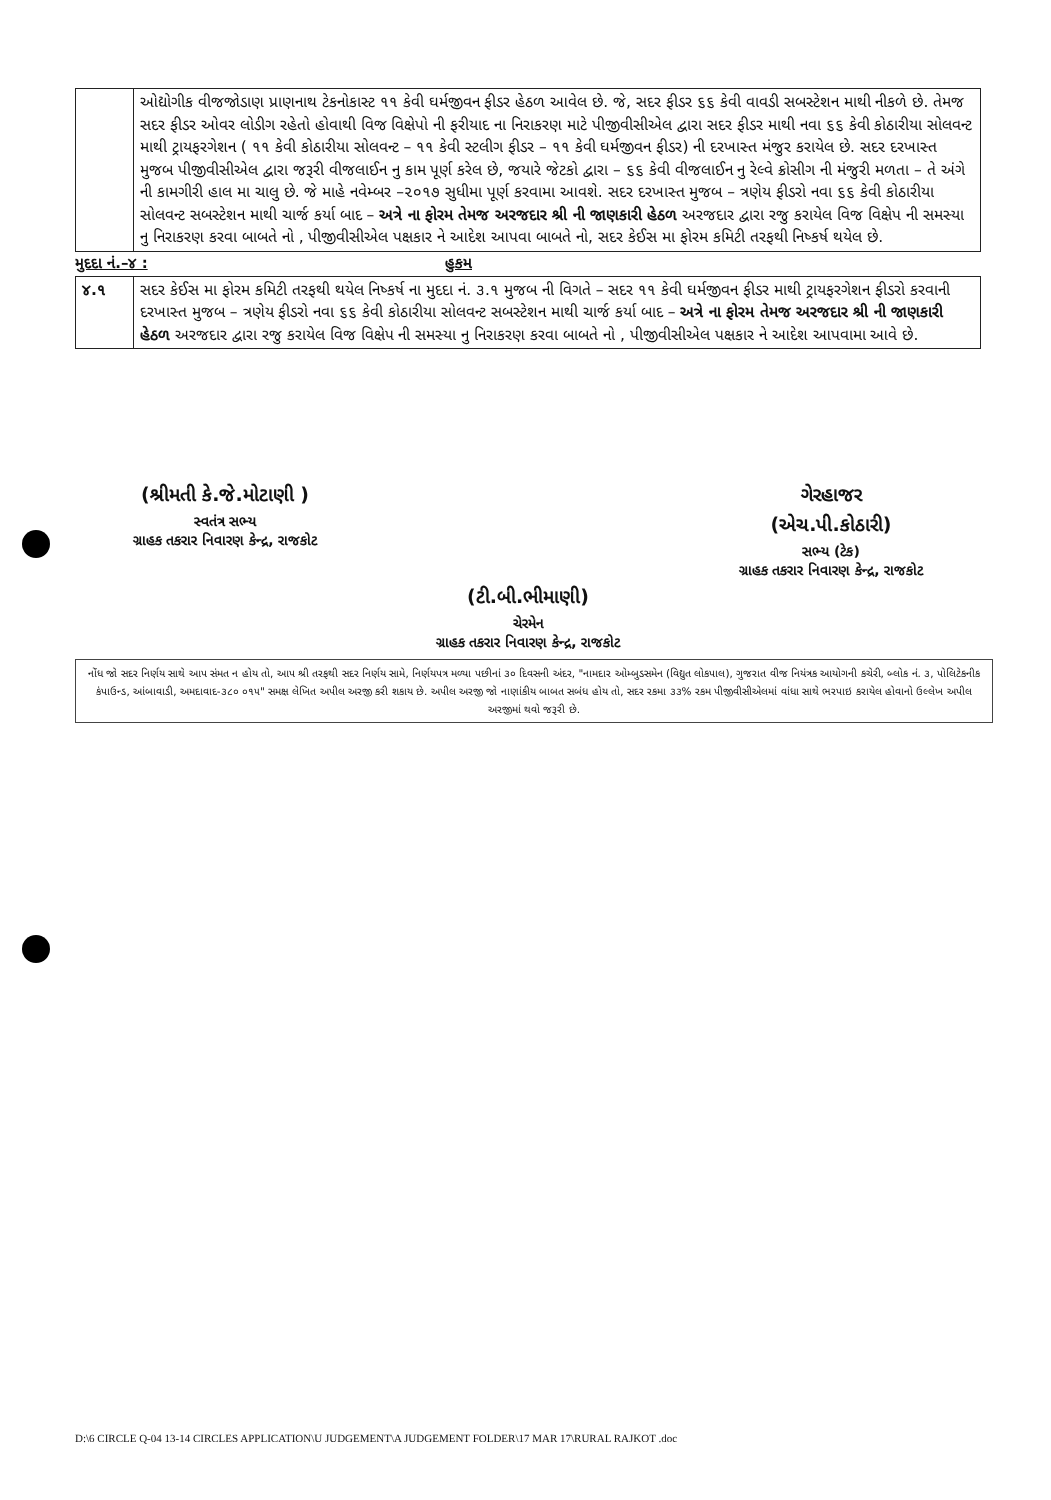| | ઓદ્યોગીક વીજજોડાણ પ્રાણનાથ ટેકનોકાસ્ટ ૧૧ કેવી ઘર્મજીવન ફીડર હેઠળ આવેલ છે. જે, સદર ફીડર ૬૬ કેવી વાવડી સબસ્ટેશન માથી નીકળે છે. તેમજ સદર ફીડર ઓવર લોડીગ રહેતો હોવાથી વિજ વિક્ષેપો ની ફરીયાદ ના નિરાકરણ માટે પીજીવીસીએલ દ્વારા સદર ફીડર માથી નવા ૬૬ કેવી કોઠારીયા સોલવન્ટ માથી ટ્રાયફરગેશન ( ૧૧ કેવી કોઠારીયા સોલવન્ટ – ૧૧ કેવી સ્ટલીગ ફીડર – ૧૧ કેવી ઘર્મજીવન ફીડર) ની દરખાસ્ત મંજુર કરાયેલ છે. સદર દરખાસ્ત મુજબ પીજીવીસીએલ દ્વારા જરૂરી વીજલાઈન નુ કામ પૂર્ણ કરેલ છે, જયારે જેટકો દ્વારા – ૬૬ કેવી વીજલાઈન નુ રેલ્વે ક્રોસીગ ની મંજુરી મળતા – તે અંગે ની કામગીરી હાલ મા ચાલુ છે. જે માહે નવેમ્બર –૨૦૧૭ સુધીમા પૂર્ણ કરવામા આવશે. સદર દરખાસ્ત મુજબ – ત્રણેય ફીડરો નવા ૬૬ કેવી કોઠારીયા સોલવન્ટ સબસ્ટેશન માથી ચાર્જ કર્યા બાદ – અત્રે ના ફોરમ તેમજ અરજદાર શ્રી ની જાણકારી હેઠળ અરજદાર દ્વારા રજુ કરાયેલ વિજ વિક્ષેપ ની સમસ્યા નુ નિરાકરણ કરવા બાબતે નો , પીજીવીસીએલ પક્ષકાર ને આદેશ આપવા બાબતે નો, સદર કેઈસ મા ફોરમ કમિટી તરફથી નિષ્કર્ષ થયેલ છે. |
મુદદા નં.–૪ : હુકમ
| ૪.૧ | સદર કેઈસ મા ફોરમ કમિટી તરફથી થયેલ નિષ્કર્ષ ના મુદદા નં. ૩.૧ મુજબ ની વિગતે – સદર ૧૧ કેવી ઘર્મજીવન ફીડર માથી ટ્રાયફરગેશન ફીડરો કરવાની દરખાસ્ત મુજબ – ત્રણેય ફીડરો નવા ૬૬ કેવી કોઠારીયા સોલવન્ટ સબસ્ટેશન માથી ચાર્જ કર્યા બાદ – અત્રે ના ફોરમ તેમજ અરજદાર શ્રી ની જાણકારી હેઠળ અરજદાર દ્વારા રજુ કરાયેલ વિજ વિક્ષેપ ની સમસ્યા નુ નિરાકરણ કરવા બાબતે નો , પીજીવીસીએલ પક્ષકાર ને આદેશ આપવામા આવે છે. |
(શ્રીમતી કે.જે.મોટાણી )
સ્વતંત્ર સભ્ય
ગ્રાહક તકરાર નિવારણ કેન્દ્ર, રાજકોટ
ગેરહાજર
(એચ.પી.કોઠારી)
સભ્ય (ટેક)
ગ્રાહક તકરાર નિવારણ કેન્દ્ર, રાજકોટ
(ટી.બી.ભીમાણી)
ચેરમેન
ગ્રાહક તકરાર નિવારણ કેન્દ્ર, રાજકોટ
નોંધ જો સદર નિર્ણય સાથે આપ સંમત ન હોય તો, આપ શ્રી તરફથી સદર નિર્ણય સામે, નિર્ણયપત્ર મળ્યા પછીનાં ૩૦ દિવસની અંદર, "નામદાર ઓમ્બુડસમેન (વિદ્યુત લોકપાલ), ગુજરાત વીજ નિયંત્રક આયોગની કચેરી, બ્લોક નં. ૩, પોલિટેકનીક કંપાઉન્ડ, આંબાવાડી, અમદાવાદ-૩૮૦ ૦૧૫" સમક્ષ લેખિત અપીલ અરજી કરી શકાય છે. અપીલ અરજી જો નાણાંકીય બાબત સબંધ હોય તો, સદર રકમા ૩૩% રકમ પીજીવીસીએલમાં વાંધા સાથે ભરપાઇ કરાયેલ હોવાનો ઉલ્લેખ અપીલ અરજીમાં થવો જરૂરી છે.
D:\6 CIRCLE Q-04 13-14 CIRCLES APPLICATION\U JUDGEMENT\A JUDGEMENT FOLDER\17 MAR 17\RURAL RAJKOT .doc